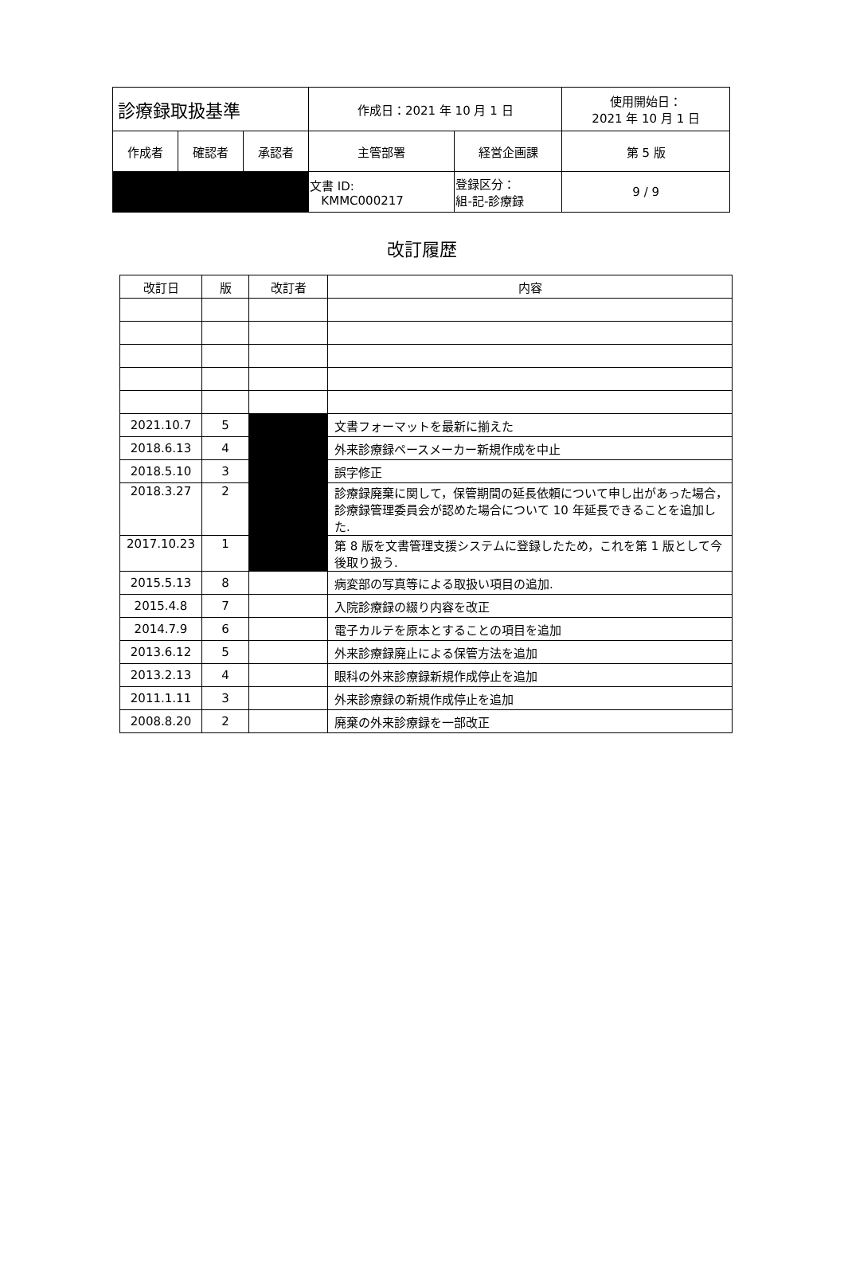| 診療録取扱基準 | | | 作成日：2021 年 10 月 1 日 | | 使用開始日： 2021 年 10 月 1 日 |
| 作成者 | 確認者 | 承認者 | 主管部署 | 経営企画課 | 第 5 版 |
| | | | 文書 ID: KMMC000217 | 登録区分： 組-記-診療録 | 9 / 9 |
改訂履歴
| 改訂日 | 版 | 改訂者 | 内容 |
| 2021.10.7 | 5 | | 文書フォーマットを最新に揃えた |
| 2018.6.13 | 4 | | 外来診療録ペースメーカー新規作成を中止 |
| 2018.5.10 | 3 | | 誤字修正 |
| 2018.3.27 | 2 | | 診療録廃棄に関して，保管期間の延長依頼について申し出があった場合，診療録管理委員会が認めた場合について 10 年延長できることを追加した. |
| 2017.10.23 | 1 | | 第 8 版を文書管理支援システムに登録したため，これを第 1 版として今後取り扱う. |
| 2015.5.13 | 8 | | 病変部の写真等による取扱い項目の追加. |
| 2015.4.8 | 7 | | 入院診療録の綴り内容を改正 |
| 2014.7.9 | 6 | | 電子カルテを原本とすることの項目を追加 |
| 2013.6.12 | 5 | | 外来診療録廃止による保管方法を追加 |
| 2013.2.13 | 4 | | 眼科の外来診療録新規作成停止を追加 |
| 2011.1.11 | 3 | | 外来診療録の新規作成停止を追加 |
| 2008.8.20 | 2 | | 廃棄の外来診療録を一部改正 |